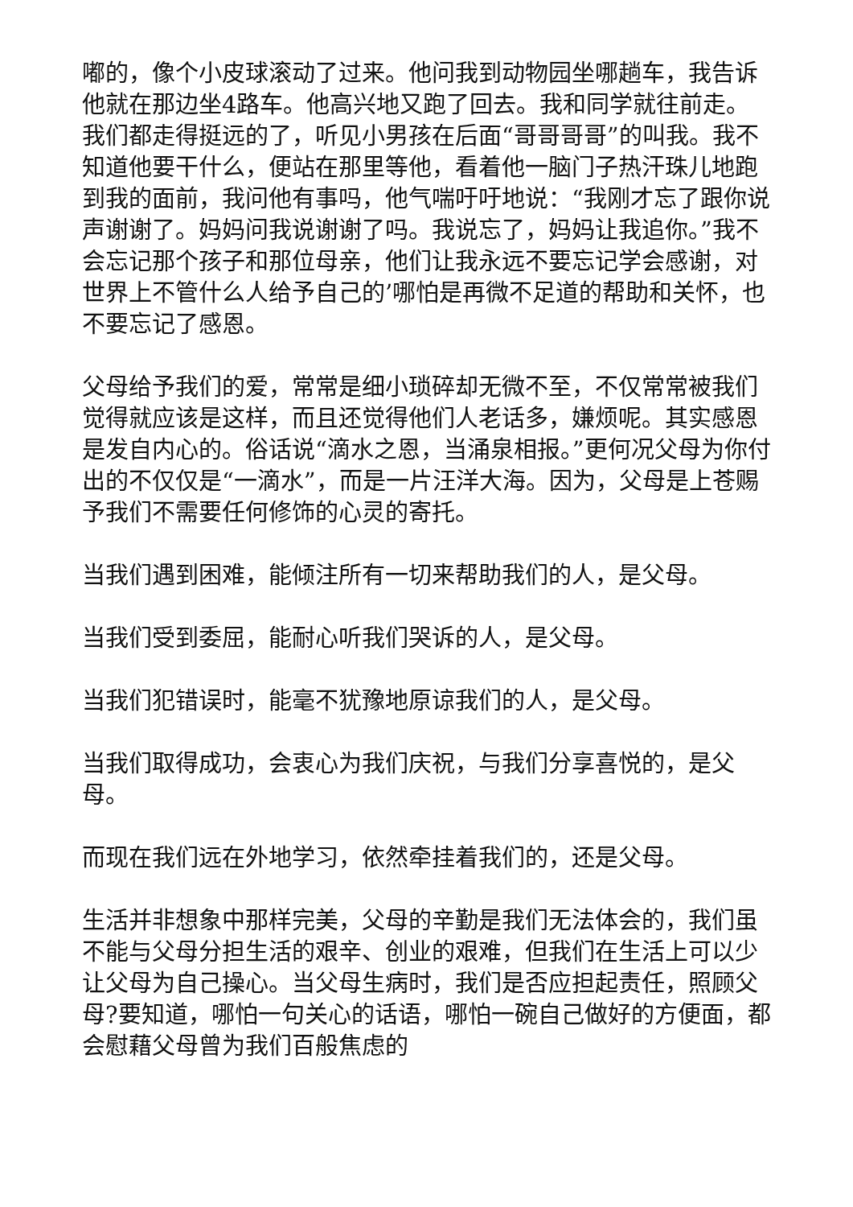嘟的，像个小皮球滚动了过来。他问我到动物园坐哪趟车，我告诉他就在那边坐4路车。他高兴地又跑了回去。我和同学就往前走。我们都走得挺远的了，听见小男孩在后面“哥哥哥哥”的叫我。我不知道他要干什么，便站在那里等他，看着他一脑门子热汗珠儿地跑到我的面前，我问他有事吗，他气喘吁吁地说：“我刚才忘了跟你说声谢谢了。妈妈问我说谢谢了吗。我说忘了，妈妈让我追你。”我不会忘记那个孩子和那位母亲，他们让我永远不要忘记学会感谢，对世界上不管什么人给予自己的’哪怕是再微不足道的帮助和关怀，也不要忘记了感恩。
父母给予我们的爱，常常是细小琐碎却无微不至，不仅常常被我们觉得就应该是这样，而且还觉得他们人老话多，嫌烦呢。其实感恩是发自内心的。俗话说“滴水之恩，当涌泉相报。”更何况父母为你付出的不仅仅是“一滴水”，而是一片汪洋大海。因为，父母是上苍赐予我们不需要任何修饰的心灵的寄托。
当我们遇到困难，能倾注所有一切来帮助我们的人，是父母。
当我们受到委屈，能耐心听我们哭诉的人，是父母。
当我们犯错误时，能毫不犹豫地原谅我们的人，是父母。
当我们取得成功，会衷心为我们庆祝，与我们分享喜悦的，是父母。
而现在我们远在外地学习，依然牵挂着我们的，还是父母。
生活并非想象中那样完美，父母的辛勤是我们无法体会的，我们虽不能与父母分担生活的艰辛、创业的艰难，但我们在生活上可以少让父母为自己操心。当父母生病时，我们是否应担起责任，照顾父母?要知道，哪怕一句关心的话语，哪怕一碗自己做好的方便面，都会慰藉父母曾为我们百般焦虑的